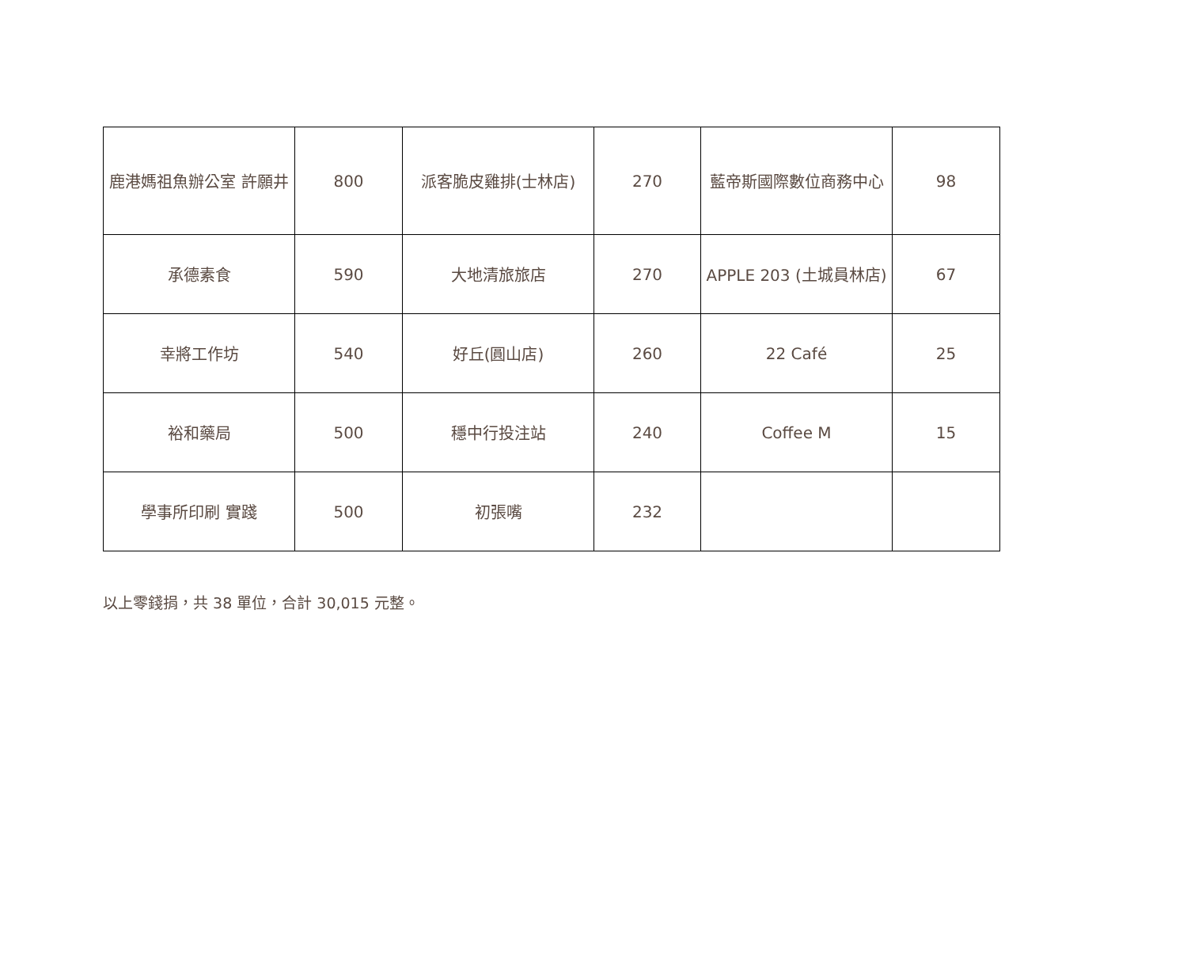| 鹿港媽祖魚辦公室 許願井 | 800 | 派客脆皮雞排(士林店) | 270 | 藍帝斯國際數位商務中心 | 98 |
| 承德素食 | 590 | 大地清旅旅店 | 270 | APPLE 203 (土城員林店) | 67 |
| 幸將工作坊 | 540 | 好丘(圓山店) | 260 | 22 Café | 25 |
| 裕和藥局 | 500 | 穩中行投注站 | 240 | Coffee M | 15 |
| 學事所印刷 實踐 | 500 | 初張嘴 | 232 | | |
以上零錢捐，共 38 單位，合計 30,015 元整。